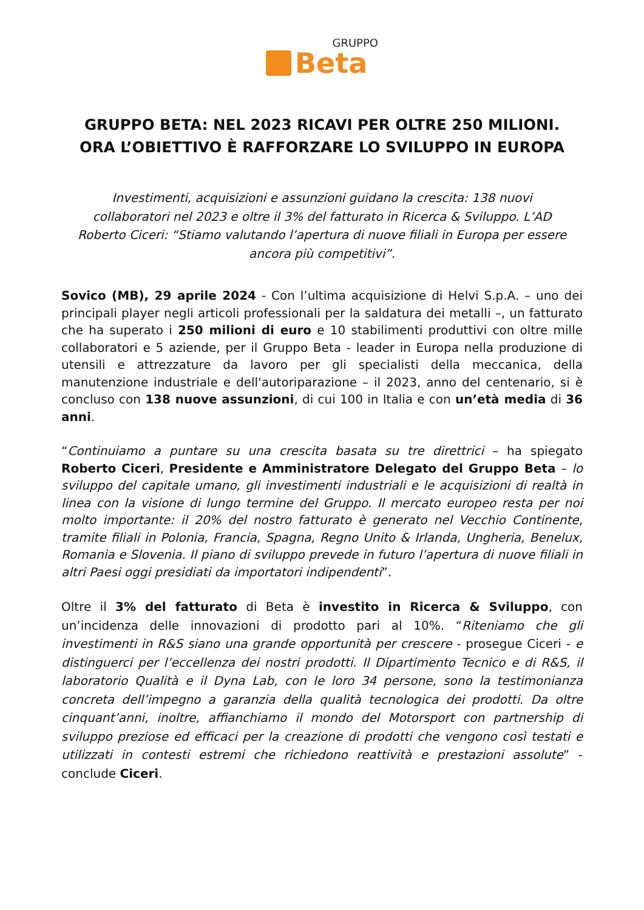GRUPPO
Beta
GRUPPO BETA: NEL 2023 RICAVI PER OLTRE 250 MILIONI.
ORA L’OBIETTIVO È RAFFORZARE LO SVILUPPO IN EUROPA
Investimenti, acquisizioni e assunzioni guidano la crescita: 138 nuovi collaboratori nel 2023 e oltre il 3% del fatturato in Ricerca & Sviluppo. L’AD Roberto Ciceri: “Stiamo valutando l’apertura di nuove filiali in Europa per essere ancora più competitivi”.
Sovico (MB), 29 aprile 2024 - Con l’ultima acquisizione di Helvi S.p.A. – uno dei principali player negli articoli professionali per la saldatura dei metalli –, un fatturato che ha superato i 250 milioni di euro e 10 stabilimenti produttivi con oltre mille collaboratori e 5 aziende, per il Gruppo Beta - leader in Europa nella produzione di utensili e attrezzature da lavoro per gli specialisti della meccanica, della manutenzione industriale e dell'autoriparazione – il 2023, anno del centenario, si è concluso con 138 nuove assunzioni, di cui 100 in Italia e con un’età media di 36 anni.
“Continuiamo a puntare su una crescita basata su tre direttrici – ha spiegato Roberto Ciceri, Presidente e Amministratore Delegato del Gruppo Beta – lo sviluppo del capitale umano, gli investimenti industriali e le acquisizioni di realtà in linea con la visione di lungo termine del Gruppo. Il mercato europeo resta per noi molto importante: il 20% del nostro fatturato è generato nel Vecchio Continente, tramite filiali in Polonia, Francia, Spagna, Regno Unito & Irlanda, Ungheria, Benelux, Romania e Slovenia. Il piano di sviluppo prevede in futuro l’apertura di nuove filiali in altri Paesi oggi presidiati da importatori indipendenti”.
Oltre il 3% del fatturato di Beta è investito in Ricerca & Sviluppo, con un’incidenza delle innovazioni di prodotto pari al 10%. “Riteniamo che gli investimenti in R&S siano una grande opportunità per crescere - prosegue Ciceri - e distinguerci per l’eccellenza dei nostri prodotti. Il Dipartimento Tecnico e di R&S, il laboratorio Qualità e il Dyna Lab, con le loro 34 persone, sono la testimonianza concreta dell’impegno a garanzia della qualità tecnologica dei prodotti. Da oltre cinquant’anni, inoltre, affianchiamo il mondo del Motorsport con partnership di sviluppo preziose ed efficaci per la creazione di prodotti che vengono così testati e utilizzati in contesti estremi che richiedono reattività e prestazioni assolute” -conclude Ciceri.